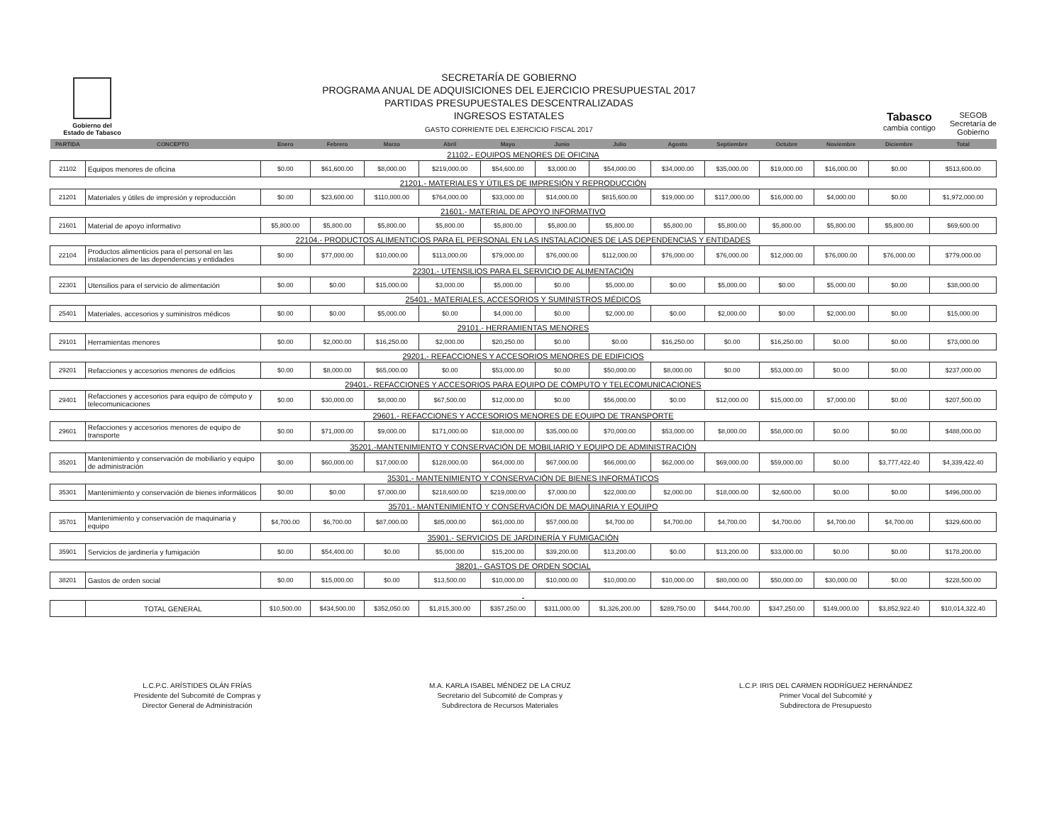Gobierno del
Estado de Tabasco
SECRETARÍA DE GOBIERNO
PROGRAMA ANUAL DE ADQUISICIONES DEL EJERCICIO PRESUPUESTAL 2017
PARTIDAS PRESUPUESTALES DESCENTRALIZADAS
INGRESOS ESTATALES
GASTO CORRIENTE DEL EJERCICIO FISCAL 2017
Tabasco
cambia contigo
SEGOB
Secretaría de
Gobierno
| PARTIDA | CONCEPTO | Enero | Febrero | Marzo | Abril | Mayo | Junio | Julio | Agosto | Septiembre | Octubre | Noviembre | Diciembre | Total |
| --- | --- | --- | --- | --- | --- | --- | --- | --- | --- | --- | --- | --- | --- | --- |
| 21102.- EQUIPOS MENORES DE OFICINA | | | | | | | | | | | | | | |
| 21102 | Equipos menores de oficina | $0.00 | $61,600.00 | $8,000.00 | $219,000.00 | $54,600.00 | $3,000.00 | $54,000.00 | $34,000.00 | $35,000.00 | $19,000.00 | $16,000.00 | $0.00 | $513,600.00 |
| 21201.- MATERIALES Y ÚTILES DE IMPRESIÓN Y REPRODUCCIÓN | | | | | | | | | | | | | | |
| 21201 | Materiales y útiles de impresión y reproducción | $0.00 | $23,600.00 | $110,000.00 | $764,000.00 | $33,000.00 | $14,000.00 | $815,600.00 | $19,000.00 | $117,000.00 | $16,000.00 | $4,000.00 | $0.00 | $1,972,000.00 |
| 21601.- MATERIAL DE APOYO INFORMATIVO | | | | | | | | | | | | | | |
| 21601 | Material de apoyo informativo | $5,800.00 | $5,800.00 | $5,800.00 | $5,800.00 | $5,800.00 | $5,800.00 | $5,800.00 | $5,800.00 | $5,800.00 | $5,800.00 | $5,800.00 | $5,800.00 | $69,600.00 |
| 22104.- PRODUCTOS ALIMENTICIOS PARA EL PERSONAL EN LAS INSTALACIONES DE LAS DEPENDENCIAS Y ENTIDADES | | | | | | | | | | | | | | |
| 22104 | Productos alimenticios para el personal en las instalaciones de las dependencias y entidades | $0.00 | $77,000.00 | $10,000.00 | $113,000.00 | $79,000.00 | $76,000.00 | $112,000.00 | $76,000.00 | $76,000.00 | $12,000.00 | $76,000.00 | $76,000.00 | $779,000.00 |
| 22301.- UTENSILIOS PARA EL SERVICIO DE ALIMENTACIÓN | | | | | | | | | | | | | | |
| 22301 | Utensilios para el servicio de alimentación | $0.00 | $0.00 | $15,000.00 | $3,000.00 | $5,000.00 | $0.00 | $5,000.00 | $0.00 | $5,000.00 | $0.00 | $5,000.00 | $0.00 | $38,000.00 |
| 25401.- MATERIALES, ACCESORIOS Y SUMINISTROS MÉDICOS | | | | | | | | | | | | | | |
| 25401 | Materiales, accesorios y suministros médicos | $0.00 | $0.00 | $5,000.00 | $0.00 | $4,000.00 | $0.00 | $2,000.00 | $0.00 | $2,000.00 | $0.00 | $2,000.00 | $0.00 | $15,000.00 |
| 29101.- HERRAMIENTAS MENORES | | | | | | | | | | | | | | |
| 29101 | Herramientas menores | $0.00 | $2,000.00 | $16,250.00 | $2,000.00 | $20,250.00 | $0.00 | $0.00 | $16,250.00 | $0.00 | $16,250.00 | $0.00 | $0.00 | $73,000.00 |
| 29201.- REFACCIONES Y ACCESORIOS MENORES DE EDIFICIOS | | | | | | | | | | | | | | |
| 29201 | Refacciones y accesorios menores de edificios | $0.00 | $8,000.00 | $65,000.00 | $0.00 | $53,000.00 | $0.00 | $50,000.00 | $8,000.00 | $0.00 | $53,000.00 | $0.00 | $0.00 | $237,000.00 |
| 29401.- REFACCIONES Y ACCESORIOS PARA EQUIPO DE CÓMPUTO Y TELECOMUNICACIONES | | | | | | | | | | | | | | |
| 29401 | Refacciones y accesorios para equipo de cómputo y telecomunicaciones | $0.00 | $30,000.00 | $8,000.00 | $67,500.00 | $12,000.00 | $0.00 | $56,000.00 | $0.00 | $12,000.00 | $15,000.00 | $7,000.00 | $0.00 | $207,500.00 |
| 29601.- REFACCIONES Y ACCESORIOS MENORES DE EQUIPO DE TRANSPORTE | | | | | | | | | | | | | | |
| 29601 | Refacciones y accesorios menores de equipo de transporte | $0.00 | $71,000.00 | $9,000.00 | $171,000.00 | $18,000.00 | $35,000.00 | $70,000.00 | $53,000.00 | $8,000.00 | $58,000.00 | $0.00 | $0.00 | $488,000.00 |
| 35201.-MANTENIMIENTO Y CONSERVACIÓN DE MOBILIARIO Y EQUIPO DE ADMINISTRACIÓN | | | | | | | | | | | | | | |
| 35201 | Mantenimiento y conservación de mobiliario y equipo de administración | $0.00 | $60,000.00 | $17,000.00 | $128,000.00 | $64,000.00 | $67,000.00 | $66,000.00 | $62,000.00 | $69,000.00 | $59,000.00 | $0.00 | $3,777,422.40 | $4,339,422.40 |
| 35301.- MANTENIMIENTO Y CONSERVACIÓN DE BIENES INFORMÁTICOS | | | | | | | | | | | | | | |
| 35301 | Mantenimiento y conservación de bienes informáticos | $0.00 | $0.00 | $7,000.00 | $218,600.00 | $219,000.00 | $7,000.00 | $22,000.00 | $2,000.00 | $18,000.00 | $2,600.00 | $0.00 | $0.00 | $496,000.00 |
| 35701.- MANTENIMIENTO Y CONSERVACIÓN DE MAQUINARIA Y EQUIPO | | | | | | | | | | | | | | |
| 35701 | Mantenimiento y conservación de maquinaria y equipo | $4,700.00 | $6,700.00 | $87,000.00 | $85,000.00 | $61,000.00 | $57,000.00 | $4,700.00 | $4,700.00 | $4,700.00 | $4,700.00 | $4,700.00 | $4,700.00 | $329,600.00 |
| 35901.- SERVICIOS DE JARDINERÍA Y FUMIGACIÓN | | | | | | | | | | | | | | |
| 35901 | Servicios de jardinería y fumigación | $0.00 | $54,400.00 | $0.00 | $5,000.00 | $15,200.00 | $39,200.00 | $13,200.00 | $0.00 | $13,200.00 | $33,000.00 | $0.00 | $0.00 | $178,200.00 |
| 38201.- GASTOS DE ORDEN SOCIAL | | | | | | | | | | | | | | |
| 38201 | Gastos de orden social | $0.00 | $15,000.00 | $0.00 | $13,500.00 | $10,000.00 | $10,000.00 | $10,000.00 | $10,000.00 | $80,000.00 | $50,000.00 | $30,000.00 | $0.00 | $228,500.00 |
| | TOTAL GENERAL | $10,500.00 | $434,500.00 | $352,050.00 | $1,815,300.00 | $357,250.00 | $311,000.00 | $1,326,200.00 | $289,750.00 | $444,700.00 | $347,250.00 | $149,000.00 | $3,852,922.40 | $10,014,322.40 |
L.C.P.C. ARÍSTIDES OLÁN FRÍAS
Presidente del Subcomité de Compras y
Director General de Administración
M.A. KARLA ISABEL MÉNDEZ DE LA CRUZ
Secretario del Subcomité de Compras y
Subdirectora de Recursos Materiales
L.C.P. IRIS DEL CARMEN RODRÍGUEZ HERNÁNDEZ
Primer Vocal del Subcomité y
Subdirectora de Presupuesto